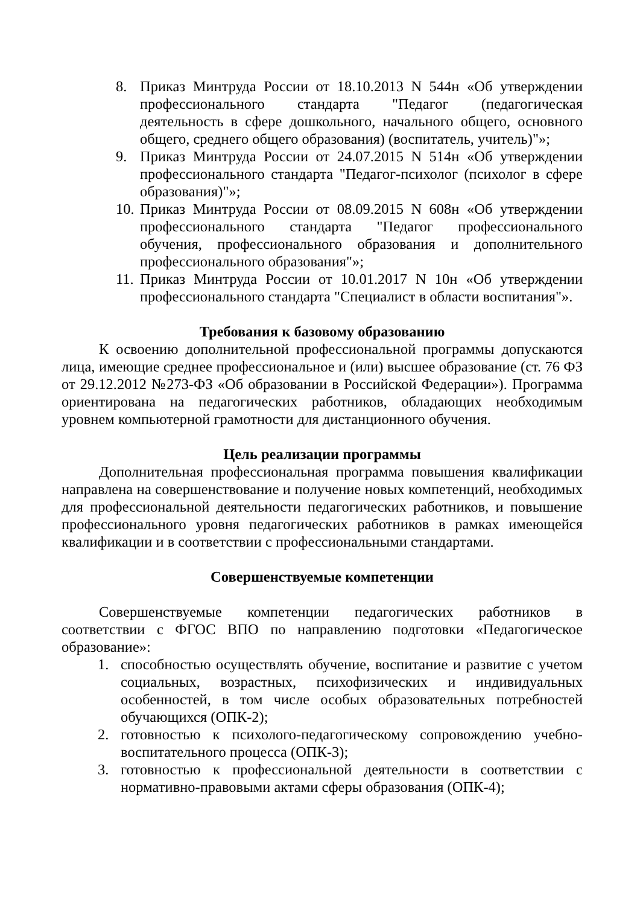8. Приказ Минтруда России от 18.10.2013 N 544н «Об утверждении профессионального стандарта "Педагог (педагогическая деятельность в сфере дошкольного, начального общего, основного общего, среднего общего образования) (воспитатель, учитель)"»;
9. Приказ Минтруда России от 24.07.2015 N 514н «Об утверждении профессионального стандарта "Педагог-психолог (психолог в сфере образования)"»;
10. Приказ Минтруда России от 08.09.2015 N 608н «Об утверждении профессионального стандарта "Педагог профессионального обучения, профессионального образования и дополнительного профессионального образования"»;
11. Приказ Минтруда России от 10.01.2017 N 10н «Об утверждении профессионального стандарта "Специалист в области воспитания"».
Требования к базовому образованию
К освоению дополнительной профессиональной программы допускаются лица, имеющие среднее профессиональное и (или) высшее образование (ст. 76 ФЗ от 29.12.2012 №273-ФЗ «Об образовании в Российской Федерации»). Программа ориентирована на педагогических работников, обладающих необходимым уровнем компьютерной грамотности для дистанционного обучения.
Цель реализации программы
Дополнительная профессиональная программа повышения квалификации направлена на совершенствование и получение новых компетенций, необходимых для профессиональной деятельности педагогических работников, и повышение профессионального уровня педагогических работников в рамках имеющейся квалификации и в соответствии с профессиональными стандартами.
Совершенствуемые компетенции
Совершенствуемые компетенции педагогических работников в соответствии с ФГОС ВПО по направлению подготовки «Педагогическое образование»:
1. способностью осуществлять обучение, воспитание и развитие с учетом социальных, возрастных, психофизических и индивидуальных особенностей, в том числе особых образовательных потребностей обучающихся (ОПК-2);
2. готовностью к психолого-педагогическому сопровождению учебно-воспитательного процесса (ОПК-3);
3. готовностью к профессиональной деятельности в соответствии с нормативно-правовыми актами сферы образования (ОПК-4);